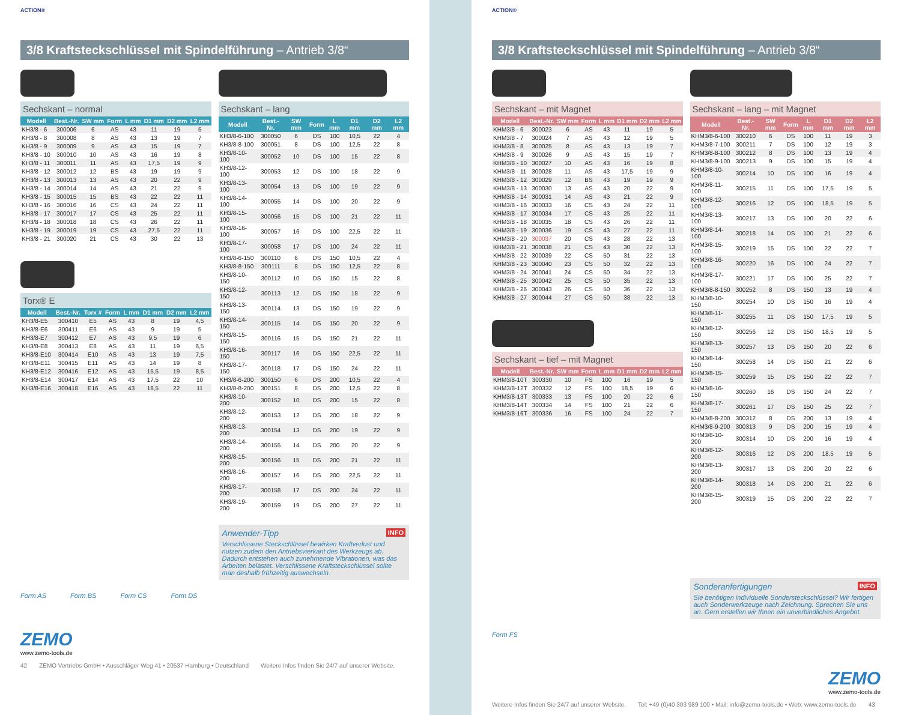ACTION®
3/8 Kraftsteckschlüssel mit Spindelführung – Antrieb 3/8“
Sechskant – normal
| Modell | Best.-Nr. | SW mm | Form | L mm | D1 mm | D2 mm | L2 mm |
| --- | --- | --- | --- | --- | --- | --- | --- |
| KH3/8 - 6 | 300006 | 6 | AS | 43 | 11 | 19 | 5 |
| KH3/8 - 8 | 300008 | 8 | AS | 43 | 13 | 19 | 7 |
| KH3/8 - 9 | 300009 | 9 | AS | 43 | 15 | 19 | 7 |
| KH3/8 - 10 | 300010 | 10 | AS | 43 | 16 | 19 | 8 |
| KH3/8 - 11 | 300011 | 11 | AS | 43 | 17,5 | 19 | 9 |
| KH3/8 - 12 | 300012 | 12 | BS | 43 | 19 | 19 | 9 |
| KH3/8 - 13 | 300013 | 13 | AS | 43 | 20 | 22 | 9 |
| KH3/8 - 14 | 300014 | 14 | AS | 43 | 21 | 22 | 9 |
| KH3/8 - 15 | 300015 | 15 | BS | 43 | 22 | 22 | 11 |
| KH3/8 - 16 | 300016 | 16 | CS | 43 | 24 | 22 | 11 |
| KH3/8 - 17 | 300017 | 17 | CS | 43 | 25 | 22 | 11 |
| KH3/8 - 18 | 300018 | 18 | CS | 43 | 26 | 22 | 11 |
| KH3/8 - 19 | 300019 | 19 | CS | 43 | 27,5 | 22 | 11 |
| KH3/8 - 21 | 300020 | 21 | CS | 43 | 30 | 22 | 13 |
Torx® E
| Modell | Best.-Nr. | Torx # | Form | L mm | D1 mm | D2 mm | L2 mm |
| --- | --- | --- | --- | --- | --- | --- | --- |
| KH3/8-E5 | 300410 | E5 | AS | 43 | 8 | 19 | 4,5 |
| KH3/8-E6 | 300411 | E6 | AS | 43 | 9 | 19 | 5 |
| KH3/8-E7 | 300412 | E7 | AS | 43 | 9,5 | 19 | 6 |
| KH3/8-E8 | 300413 | E8 | AS | 43 | 11 | 19 | 6,5 |
| KH3/8-E10 | 300414 | E10 | AS | 43 | 13 | 19 | 7,5 |
| KH3/8-E11 | 300415 | E11 | AS | 43 | 14 | 19 | 8 |
| KH3/8-E12 | 300416 | E12 | AS | 43 | 15,5 | 19 | 8,5 |
| KH3/8-E14 | 300417 | E14 | AS | 43 | 17,5 | 22 | 10 |
| KH3/8-E16 | 300418 | E16 | AS | 43 | 18,5 | 22 | 11 |
Sechskant – lang
| Modell | Best.-Nr. | SW mm | Form | L mm | D1 mm | D2 mm | L2 mm |
| --- | --- | --- | --- | --- | --- | --- | --- |
| KH3/8-6-100 | 300050 | 6 | DS | 100 | 10,5 | 22 | 4 |
| KH3/8-8-100 | 300051 | 8 | DS | 100 | 12,5 | 22 | 8 |
| KH3/8-10-100 | 300052 | 10 | DS | 100 | 15 | 22 | 8 |
| KH3/8-12-100 | 300053 | 12 | DS | 100 | 18 | 22 | 9 |
| KH3/8-13-100 | 300054 | 13 | DS | 100 | 19 | 22 | 9 |
| KH3/8-14-100 | 300055 | 14 | DS | 100 | 20 | 22 | 9 |
| KH3/8-15-100 | 300056 | 15 | DS | 100 | 21 | 22 | 11 |
| KH3/8-16-100 | 300057 | 16 | DS | 100 | 22,5 | 22 | 11 |
| KH3/8-17-100 | 300058 | 17 | DS | 100 | 24 | 22 | 11 |
| KH3/8-6-150 | 300110 | 6 | DS | 150 | 10,5 | 22 | 4 |
| KH3/8-8-150 | 300111 | 8 | DS | 150 | 12,5 | 22 | 8 |
| KH3/8-10-150 | 300112 | 10 | DS | 150 | 15 | 22 | 8 |
| KH3/8-12-150 | 300113 | 12 | DS | 150 | 18 | 22 | 9 |
| KH3/8-13-150 | 300114 | 13 | DS | 150 | 19 | 22 | 9 |
| KH3/8-14-150 | 300115 | 14 | DS | 150 | 20 | 22 | 9 |
| KH3/8-15-150 | 300116 | 15 | DS | 150 | 21 | 22 | 11 |
| KH3/8-16-150 | 300117 | 16 | DS | 150 | 22,5 | 22 | 11 |
| KH3/8-17-150 | 300118 | 17 | DS | 150 | 24 | 22 | 11 |
| KH3/8-6-200 | 300150 | 6 | DS | 200 | 10,5 | 22 | 4 |
| KH3/8-8-200 | 300151 | 8 | DS | 200 | 12,5 | 22 | 8 |
| KH3/8-10-200 | 300152 | 10 | DS | 200 | 15 | 22 | 8 |
| KH3/8-12-200 | 300153 | 12 | DS | 200 | 18 | 22 | 9 |
| KH3/8-13-200 | 300154 | 13 | DS | 200 | 19 | 22 | 9 |
| KH3/8-14-200 | 300155 | 14 | DS | 200 | 20 | 22 | 9 |
| KH3/8-15-200 | 300156 | 15 | DS | 200 | 21 | 22 | 11 |
| KH3/8-16-200 | 300157 | 16 | DS | 200 | 22,5 | 22 | 11 |
| KH3/8-17-200 | 300158 | 17 | DS | 200 | 24 | 22 | 11 |
| KH3/8-19-200 | 300159 | 19 | DS | 200 | 27 | 22 | 11 |
INFO
Anwender-Tipp
Verschlissene Steckschlüssel bewirken Kraftverlust und nutzen zudem den Antriebsvierkant des Werkzeugs ab. Dadurch entstehen auch zunehmende Vibrationen, was das Arbeiten belastet. Verschlissene Kraftsteckschlüssel sollte man deshalb frühzeitig auswechseln.
Form AS Form BS Form CS Form DS
ZEMO
www.zemo-tools.de
42 ZEMO Vertriebs GmbH • Ausschläger Weg 41 • 20537 Hamburg • Deutschland Weitere Infos finden Sie 24/7 auf unserer Website.
ACTION®
3/8 Kraftsteckschlüssel mit Spindelführung – Antrieb 3/8“
Sechskant – mit Magnet
| Modell | Best.-Nr. | SW mm | Form | L mm | D1 mm | D2 mm | L2 mm |
| --- | --- | --- | --- | --- | --- | --- | --- |
| KHM3/8 - 6 | 300023 | 6 | AS | 43 | 11 | 19 | 5 |
| KHM3/8 - 7 | 300024 | 7 | AS | 43 | 12 | 19 | 5 |
| KHM3/8 - 8 | 300025 | 8 | AS | 43 | 13 | 19 | 7 |
| KHM3/8 - 9 | 300026 | 9 | AS | 43 | 15 | 19 | 7 |
| KHM3/8 - 10 | 300027 | 10 | AS | 43 | 16 | 19 | 8 |
| KHM3/8 - 11 | 300028 | 11 | AS | 43 | 17,5 | 19 | 9 |
| KHM3/8 - 12 | 300029 | 12 | BS | 43 | 19 | 19 | 9 |
| KHM3/8 - 13 | 300030 | 13 | AS | 43 | 20 | 22 | 9 |
| KHM3/8 - 14 | 300031 | 14 | AS | 43 | 21 | 22 | 9 |
| KHM3/8 - 16 | 300033 | 16 | CS | 43 | 24 | 22 | 11 |
| KHM3/8 - 17 | 300034 | 17 | CS | 43 | 25 | 22 | 11 |
| KHM3/8 - 18 | 300035 | 18 | CS | 43 | 26 | 22 | 11 |
| KHM3/8 - 19 | 300036 | 19 | CS | 43 | 27 | 22 | 11 |
| KHM3/8 - 20 | 300037 | 20 | CS | 43 | 28 | 22 | 13 |
| KHM3/8 - 21 | 300038 | 21 | CS | 43 | 30 | 22 | 13 |
| KHM3/8 - 22 | 300039 | 22 | CS | 50 | 31 | 22 | 13 |
| KHM3/8 - 23 | 300040 | 23 | CS | 50 | 32 | 22 | 13 |
| KHM3/8 - 24 | 300041 | 24 | CS | 50 | 34 | 22 | 13 |
| KHM3/8 - 25 | 300042 | 25 | CS | 50 | 35 | 22 | 13 |
| KHM3/8 - 26 | 300043 | 26 | CS | 50 | 36 | 22 | 13 |
| KHM3/8 - 27 | 300044 | 27 | CS | 50 | 38 | 22 | 13 |
Sechskant – tief – mit Magnet
| Modell | Best.-Nr. | SW mm | Form | L mm | D1 mm | D2 mm | L2 mm |
| --- | --- | --- | --- | --- | --- | --- | --- |
| KHM3/8-10T | 300330 | 10 | FS | 100 | 16 | 19 | 5 |
| KHM3/8-12T | 300332 | 12 | FS | 100 | 18,5 | 19 | 6 |
| KHM3/8-13T | 300333 | 13 | FS | 100 | 20 | 22 | 6 |
| KHM3/8-14T | 300334 | 14 | FS | 100 | 21 | 22 | 6 |
| KHM3/8-16T | 300336 | 16 | FS | 100 | 24 | 22 | 7 |
Sechskant – lang – mit Magnet
| Modell | Best.-Nr. | SW mm | Form | L mm | D1 mm | D2 mm | L2 mm |
| --- | --- | --- | --- | --- | --- | --- | --- |
| KHM3/8-6-100 | 300210 | 6 | DS | 100 | 11 | 19 | 3 |
| KHM3/8-7-100 | 300211 | 7 | DS | 100 | 12 | 19 | 3 |
| KHM3/8-8-100 | 300212 | 8 | DS | 100 | 13 | 19 | 4 |
| KHM3/8-9-100 | 300213 | 9 | DS | 100 | 15 | 19 | 4 |
| KHM3/8-10-100 | 300214 | 10 | DS | 100 | 16 | 19 | 4 |
| KHM3/8-11-100 | 300215 | 11 | DS | 100 | 17,5 | 19 | 5 |
| KHM3/8-12-100 | 300216 | 12 | DS | 100 | 18,5 | 19 | 5 |
| KHM3/8-13-100 | 300217 | 13 | DS | 100 | 20 | 22 | 6 |
| KHM3/8-14-100 | 300218 | 14 | DS | 100 | 21 | 22 | 6 |
| KHM3/8-15-100 | 300219 | 15 | DS | 100 | 22 | 22 | 7 |
| KHM3/8-16-100 | 300220 | 16 | DS | 100 | 24 | 22 | 7 |
| KHM3/8-17-100 | 300221 | 17 | DS | 100 | 25 | 22 | 7 |
| KHM3/8-8-150 | 300252 | 8 | DS | 150 | 13 | 19 | 4 |
| KHM3/8-10-150 | 300254 | 10 | DS | 150 | 16 | 19 | 4 |
| KHM3/8-11-150 | 300255 | 11 | DS | 150 | 17,5 | 19 | 5 |
| KHM3/8-12-150 | 300256 | 12 | DS | 150 | 18,5 | 19 | 5 |
| KHM3/8-13-150 | 300257 | 13 | DS | 150 | 20 | 22 | 6 |
| KHM3/8-14-150 | 300258 | 14 | DS | 150 | 21 | 22 | 6 |
| KHM3/8-15-150 | 300259 | 15 | DS | 150 | 22 | 22 | 7 |
| KHM3/8-16-150 | 300260 | 16 | DS | 150 | 24 | 22 | 7 |
| KHM3/8-17-150 | 300261 | 17 | DS | 150 | 25 | 22 | 7 |
| KHM3/8-8-200 | 300312 | 8 | DS | 200 | 13 | 19 | 4 |
| KHM3/8-9-200 | 300313 | 9 | DS | 200 | 15 | 19 | 4 |
| KHM3/8-10-200 | 300314 | 10 | DS | 200 | 16 | 19 | 4 |
| KHM3/8-12-200 | 300316 | 12 | DS | 200 | 18,5 | 19 | 5 |
| KHM3/8-13-200 | 300317 | 13 | DS | 200 | 20 | 22 | 6 |
| KHM3/8-14-200 | 300318 | 14 | DS | 200 | 21 | 22 | 6 |
| KHM3/8-15-200 | 300319 | 15 | DS | 200 | 22 | 22 | 7 |
INFO
Sonderanfertigungen
Sie benötigen individuelle Sondersteckschlüssel? Wir fertigen auch Sonderwerkzeuge nach Zeichnung. Sprechen Sie uns an. Gern erstellen wir Ihnen ein unverbindliches Angebot.
Form FS
ZEMO
www.zemo-tools.de
Weitere Infos finden Sie 24/7 auf unserer Website. Tel: +49 (0)40 303 989 100 • Mail: info@zemo-tools.de • Web: www.zemo-tools.de 43